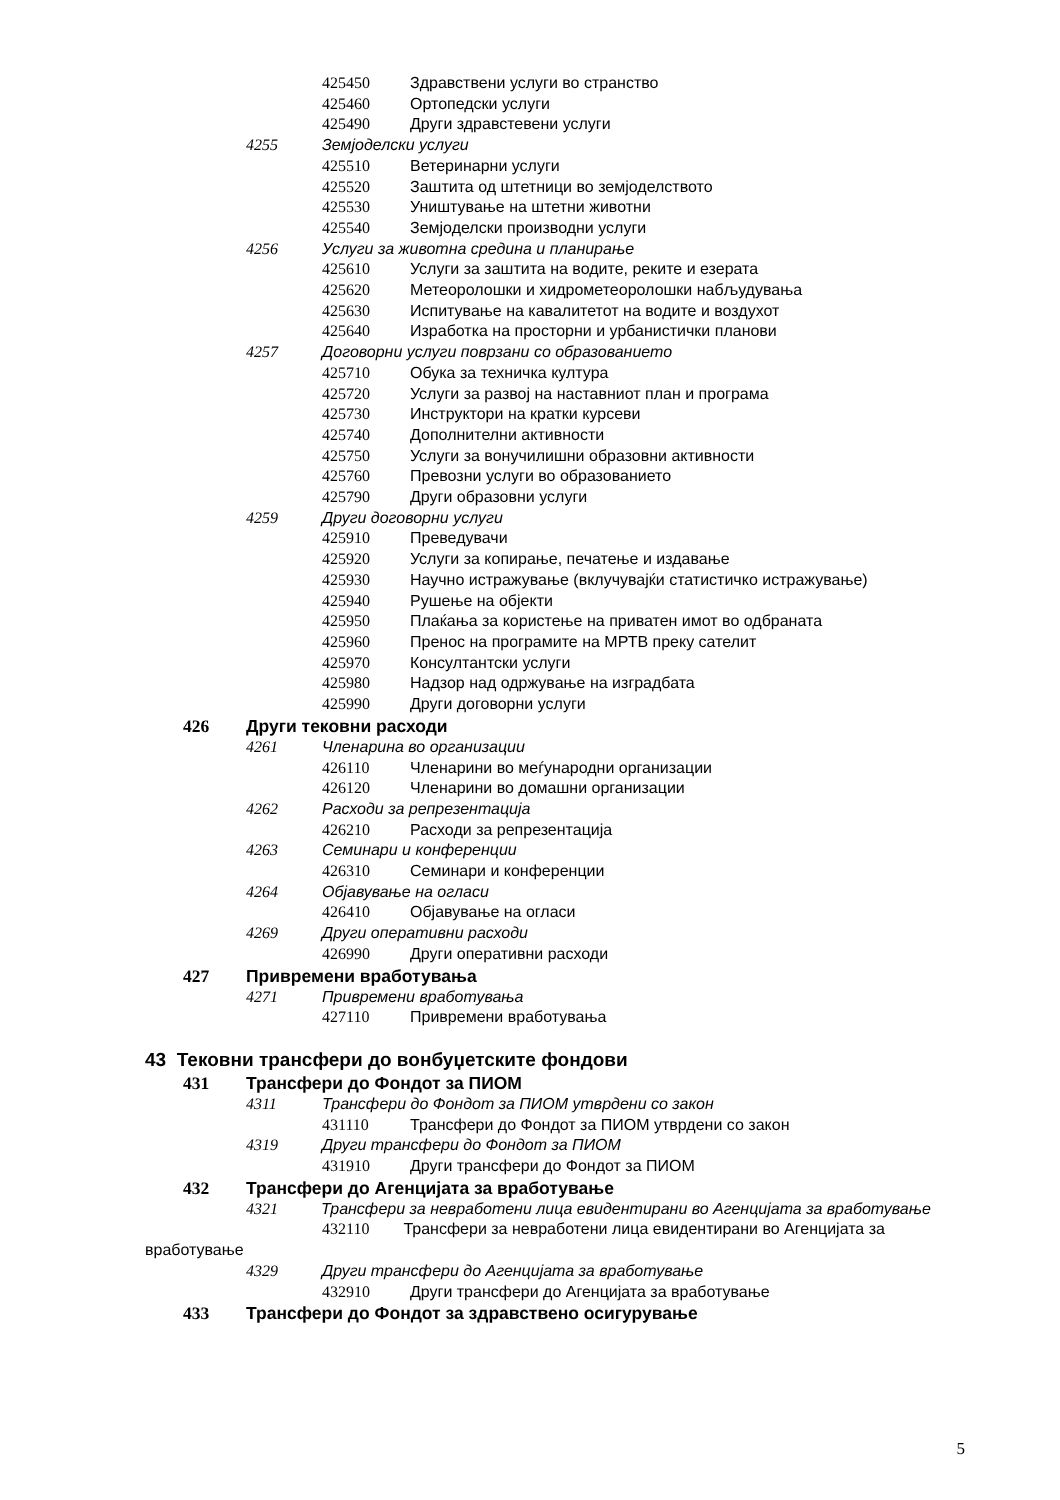425450 Здравствени услуги во странство
425460 Ортопедски услуги
425490 Други здравстевени услуги
4255 Земјоделски услуги
425510 Ветеринарни услуги
425520 Заштита од штетници во земјоделството
425530 Уништување на штетни животни
425540 Земјоделски производни услуги
4256 Услуги за животна средина и планирање
425610 Услуги за заштита на водите, реките и езерата
425620 Метеоролошки и хидрометеоролошки набљудувања
425630 Испитување на кавалитетот на водите и воздухот
425640 Изработка на просторни и урбанистички планови
4257 Договорни услуги поврзани со образованието
425710 Обука за техничка култура
425720 Услуги за развој на наставниот план и програма
425730 Инструктори на кратки курсеви
425740 Дополнителни активности
425750 Услуги за вонучилишни образовни активности
425760 Превозни услуги во образованието
425790 Други образовни услуги
4259 Други договорни услуги
425910 Преведувачи
425920 Услуги за копирање, печатење и издавање
425930 Научно истражување (вклучувајќи статистичко истражување)
425940 Рушење на објекти
425950 Плаќања за користење на приватен имот во одбраната
425960 Пренос на програмите на МРТВ преку сателит
425970 Консултантски услуги
425980 Надзор над одржување на изградбата
425990 Други договорни услуги
426 Други тековни расходи
4261 Членарина во организации
426110 Членарини во меѓународни организации
426120 Членарини во домашни организации
4262 Расходи за репрезентација
426210 Расходи за репрезентација
4263 Семинари и конференции
426310 Семинари и конференции
4264 Објавување на огласи
426410 Објавување на огласи
4269 Други оперативни расходи
426990 Други оперативни расходи
427 Привремени вработувања
4271 Привремени вработувања
427110 Привремени вработувања
43 Тековни трансфери до вонбуџетските фондови
431 Трансфери до Фондот за ПИОМ
4311 Трансфери до Фондот за ПИОМ утврдени со закон
431110 Трансфери до Фондот за ПИОМ утврдени со закон
4319 Други трансфери до Фондот за ПИОМ
431910 Други трансфери до Фондот за ПИОМ
432 Трансфери до Агенцијата за вработување
4321 Трансфери за невработени лица евидентирани во Агенцијата за вработување
432110 Трансфери за невработени лица евидентирани во Агенцијата за вработување
4329 Други трансфери до Агенцијата за вработување
432910 Други трансфери до Агенцијата за вработување
433 Трансфери до Фондот за здравствено осигурување
5